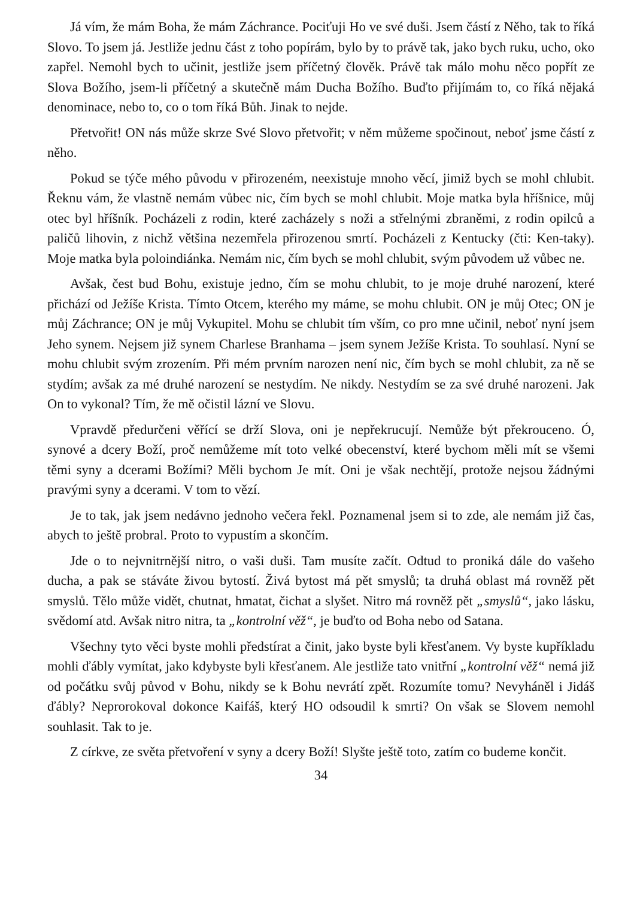Já vím, že mám Boha, že mám Záchrance. Pociťuji Ho ve své duši. Jsem částí z Něho, tak to říká Slovo. To jsem já. Jestliže jednu část z toho popírám, bylo by to právě tak, jako bych ruku, ucho, oko zapřel. Nemohl bych to učinit, jestliže jsem příčetný člověk. Právě tak málo mohu něco popřít ze Slova Božího, jsem-li příčetný a skutečně mám Ducha Božího. Buďto přijímám to, co říká nějaká denominace, nebo to, co o tom říká Bůh. Jinak to nejde.
Přetvořit! ON nás může skrze Své Slovo přetvořit; v něm můžeme spočinout, neboť jsme částí z něho.
Pokud se týče mého původu v přirozeném, neexistuje mnoho věcí, jimiž bych se mohl chlubit. Řeknu vám, že vlastně nemám vůbec nic, čím bych se mohl chlubit. Moje matka byla hříšnice, můj otec byl hříšník. Pocházeli z rodin, které zacházely s noži a střelnými zbraněmi, z rodin opilců a paličů lihovin, z nichž většina nezemřela přirozenou smrtí. Pocházeli z Kentucky (čti: Ken-taky). Moje matka byla poloindiánka. Nemám nic, čím bych se mohl chlubit, svým původem už vůbec ne.
Avšak, čest bud Bohu, existuje jedno, čím se mohu chlubit, to je moje druhé narození, které přichází od Ježíše Krista. Tímto Otcem, kterého my máme, se mohu chlubit. ON je můj Otec; ON je můj Záchrance; ON je můj Vykupitel. Mohu se chlubit tím vším, co pro mne učinil, neboť nyní jsem Jeho synem. Nejsem již synem Charlese Branhama – jsem synem Ježíše Krista. To souhlasí. Nyní se mohu chlubit svým zrozením. Při mém prvním narozen není nic, čím bych se mohl chlubit, za ně se stydím; avšak za mé druhé narození se nestydím. Ne nikdy. Nestydím se za své druhé narozeni. Jak On to vykonal? Tím, že mě očistil lázní ve Slovu.
Vpravdě předurčeni věřící se drží Slova, oni je nepřekrucují. Nemůže být překrouceno. Ó, synové a dcery Boží, proč nemůžeme mít toto velké obecenství, které bychom měli mít se všemi těmi syny a dcerami Božími? Měli bychom Je mít. Oni je však nechtějí, protože nejsou žádnými pravými syny a dcerami. V tom to vězí.
Je to tak, jak jsem nedávno jednoho večera řekl. Poznamenal jsem si to zde, ale nemám již čas, abych to ještě probral. Proto to vypustím a skončím.
Jde o to nejvnitrnější nitro, o vaši duši. Tam musíte začít. Odtud to proniká dále do vašeho ducha, a pak se stáváte živou bytostí. Živá bytost má pět smyslů; ta druhá oblast má rovněž pět smyslů. Tělo může vidět, chutnat, hmatat, čichat a slyšet. Nitro má rovněž pět „smyslů“, jako lásku, svědomí atd. Avšak nitro nitra, ta „kontrolní věž“, je buďto od Boha nebo od Satana.
Všechny tyto věci byste mohli předstírat a činit, jako byste byli křesťanem. Vy byste kupříkladu mohli ďábly vymítat, jako kdybyste byli křesťanem. Ale jestliže tato vnitřní „kontrolní věž“ nemá již od počátku svůj původ v Bohu, nikdy se k Bohu nevrátí zpět. Rozumíte tomu? Nevyháněl i Jidáš ďábly? Neprorokoval dokonce Kaifáš, který HO odsoudil k smrti? On však se Slovem nemohl souhlasit. Tak to je.
Z církve, ze světa přetvoření v syny a dcery Boží! Slyšte ještě toto, zatím co budeme končit.
34